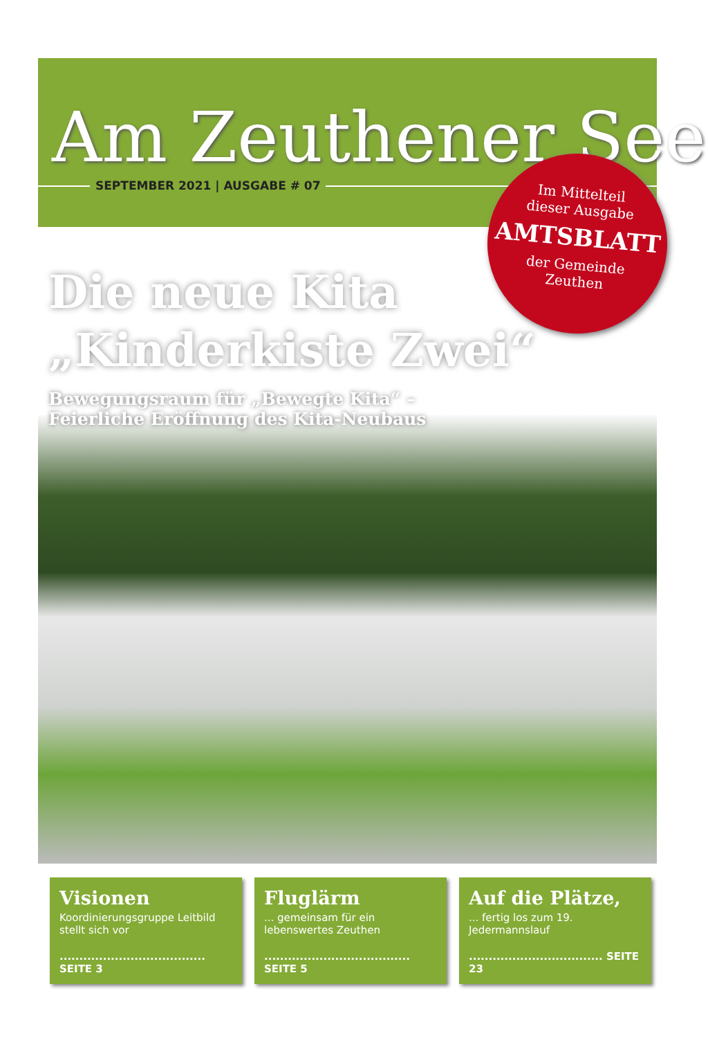Am Zeuthener See
SEPTEMBER 2021 | AUSGABE # 07
Im Mittelteil
dieser Ausgabe
AMTSBLATT
der Gemeinde
Zeuthen
Die neue Kita
„Kinderkiste Zwei“
Bewegungsraum für „Bewegte Kita“ –
Feierliche Eröffnung des Kita-Neubaus
Visionen
Koordinierungsgruppe Leitbild stellt sich vor
..................................... SEITE 3
Fluglärm
... gemeinsam für ein lebenswertes Zeuthen
..................................... SEITE 5
Auf die Plätze,
... fertig los zum 19. Jedermannslauf
.................................. SEITE 23